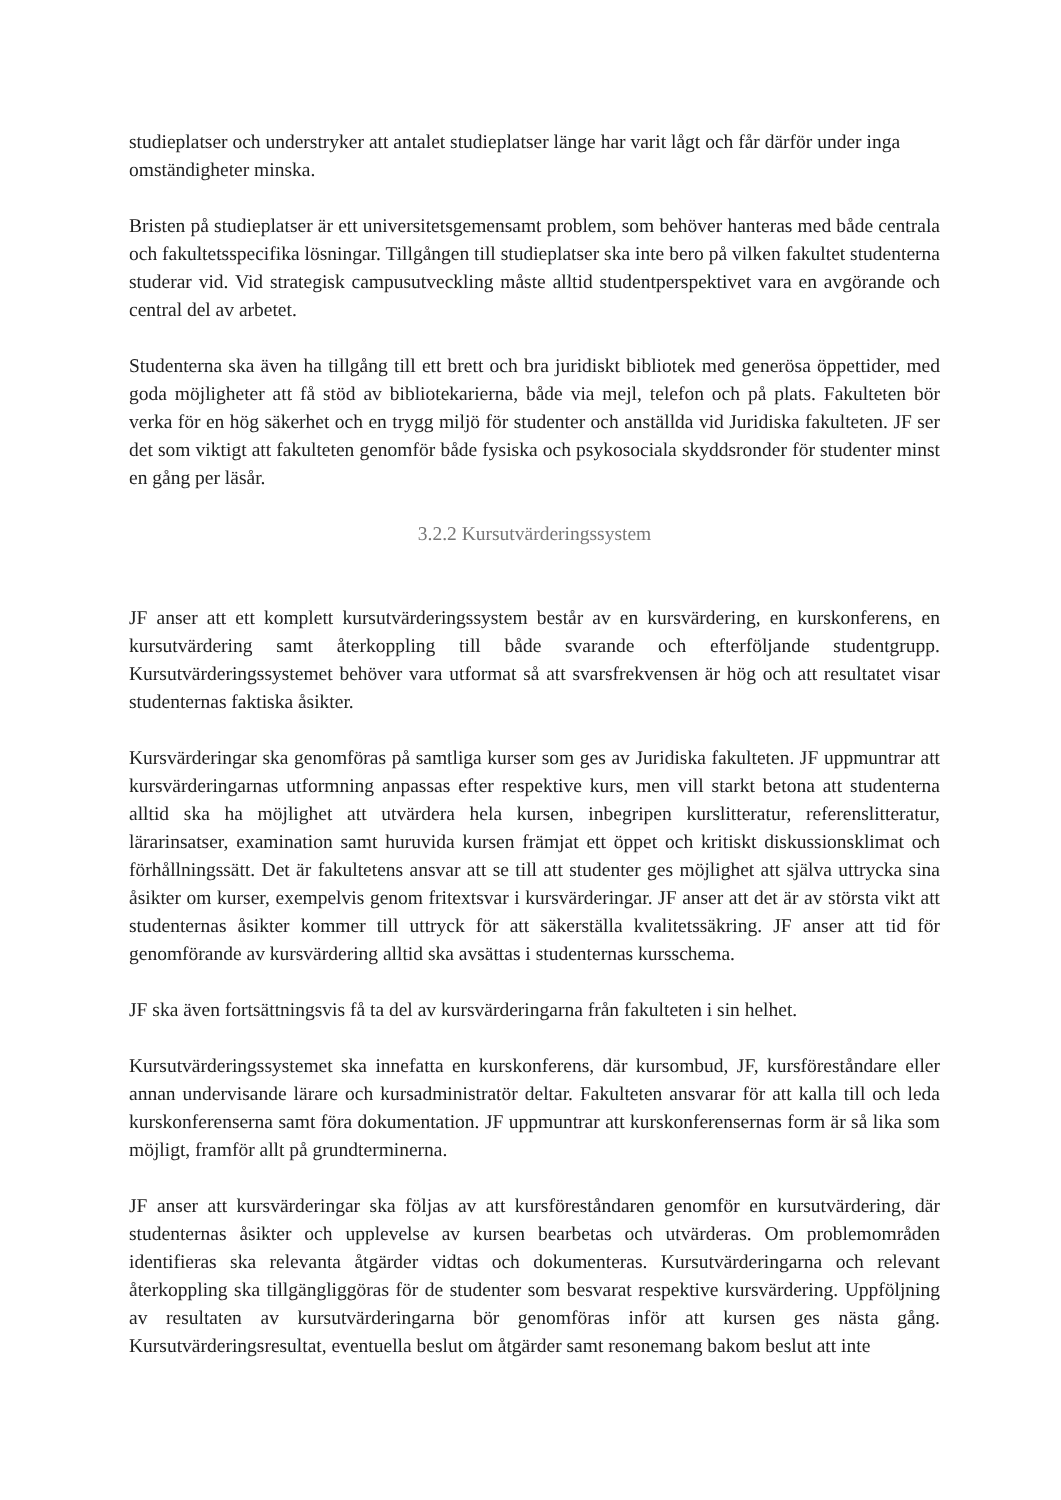studieplatser och understryker att antalet studieplatser länge har varit lågt och får därför under inga omständigheter minska.
Bristen på studieplatser är ett universitetsgemensamt problem, som behöver hanteras med både centrala och fakultetsspecifika lösningar. Tillgången till studieplatser ska inte bero på vilken fakultet studenterna studerar vid. Vid strategisk campusutveckling måste alltid studentperspektivet vara en avgörande och central del av arbetet.
Studenterna ska även ha tillgång till ett brett och bra juridiskt bibliotek med generösa öppettider, med goda möjligheter att få stöd av bibliotekarierna, både via mejl, telefon och på plats. Fakulteten bör verka för en hög säkerhet och en trygg miljö för studenter och anställda vid Juridiska fakulteten. JF ser det som viktigt att fakulteten genomför både fysiska och psykosociala skyddsronder för studenter minst en gång per läsår.
3.2.2 Kursutvärderingssystem
JF anser att ett komplett kursutvärderingssystem består av en kursvärdering, en kurskonferens, en kursutvärdering samt återkoppling till både svarande och efterföljande studentgrupp. Kursutvärderingssystemet behöver vara utformat så att svarsfrekvensen är hög och att resultatet visar studenternas faktiska åsikter.
Kursvärderingar ska genomföras på samtliga kurser som ges av Juridiska fakulteten. JF uppmuntrar att kursvärderingarnas utformning anpassas efter respektive kurs, men vill starkt betona att studenterna alltid ska ha möjlighet att utvärdera hela kursen, inbegripen kurslitteratur, referenslitteratur, lärarinsatser, examination samt huruvida kursen främjat ett öppet och kritiskt diskussionsklimat och förhållningssätt. Det är fakultetens ansvar att se till att studenter ges möjlighet att själva uttrycka sina åsikter om kurser, exempelvis genom fritextsvar i kursvärderingar. JF anser att det är av största vikt att studenternas åsikter kommer till uttryck för att säkerställa kvalitetssäkring. JF anser att tid för genomförande av kursvärdering alltid ska avsättas i studenternas kursschema.
JF ska även fortsättningsvis få ta del av kursvärderingarna från fakulteten i sin helhet.
Kursutvärderingssystemet ska innefatta en kurskonferens, där kursombud, JF, kursföreståndare eller annan undervisande lärare och kursadministratör deltar. Fakulteten ansvarar för att kalla till och leda kurskonferenserna samt föra dokumentation. JF uppmuntrar att kurskonferensernas form är så lika som möjligt, framför allt på grundterminerna.
JF anser att kursvärderingar ska följas av att kursföreståndaren genomför en kursutvärdering, där studenternas åsikter och upplevelse av kursen bearbetas och utvärderas. Om problemområden identifieras ska relevanta åtgärder vidtas och dokumenteras. Kursutvärderingarna och relevant återkoppling ska tillgängliggöras för de studenter som besvarat respektive kursvärdering. Uppföljning av resultaten av kursutvärderingarna bör genomföras inför att kursen ges nästa gång. Kursutvärderingsresultat, eventuella beslut om åtgärder samt resonemang bakom beslut att inte